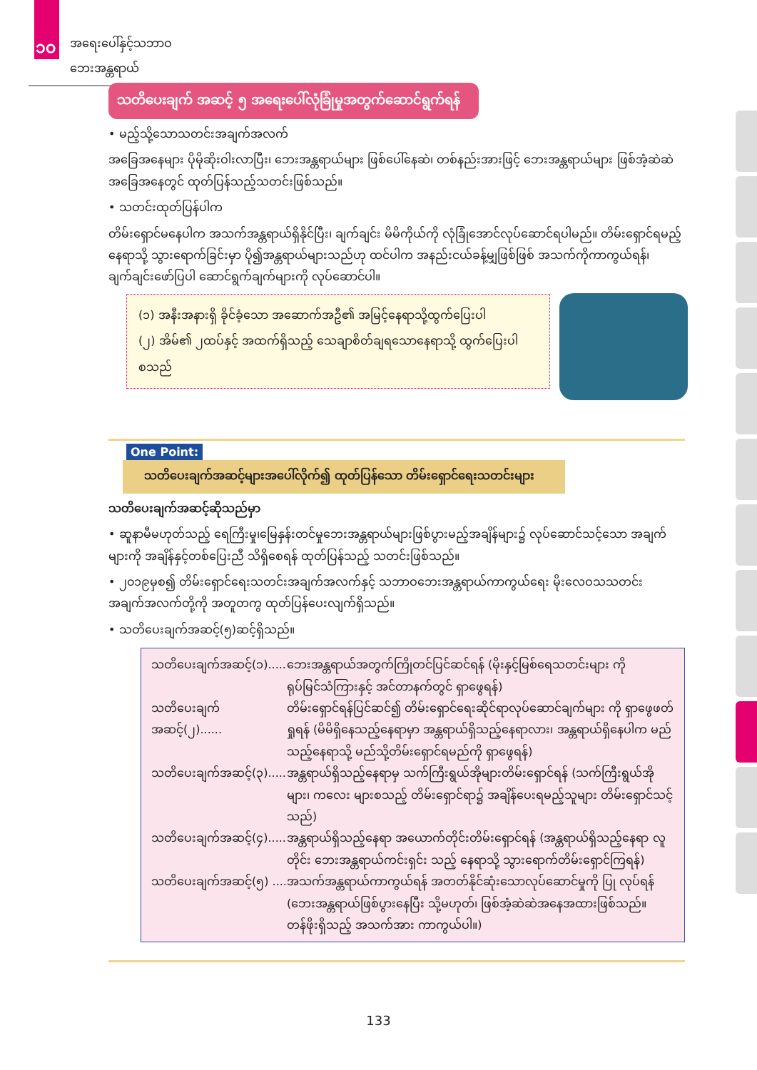၁၀ အရေးပေါ်နှင့်သဘာဝဘေးအန္တရာယ်
သတိပေးချက် အဆင့် ၅ အရေးပေါ်လုံခြုံမှုအတွက်ဆောင်ရွက်ရန်
• မည့်သို့သောသတင်းအချက်အလက်
အခြေအနေများ ပိုမိုဆိုးဝါးလာပြီး၊ ဘေးအန္တရာယ်များ ဖြစ်ပေါ်နေဆဲ၊ တစ်နည်းအားဖြင့် ဘေးအန္တရာယ်များ ဖြစ်အံ့ဆဲဆဲ အခြေအနေတွင် ထုတ်ပြန်သည့်သတင်းဖြစ်သည်။
• သတင်းထုတ်ပြန်ပါက
တိမ်းရှောင်မနေပါက အသက်အန္တရာယ်ရှိနိုင်ပြီး၊ ချက်ချင်း မိမိကိုယ်ကို လုံခြုံအောင်လုပ်ဆောင်ရပါမည်။ တိမ်းရှောင်ရမည့်နေရာသို့ သွားရောက်ခြင်းမှာ ပို၍အန္တရာယ်များသည်ဟု ထင်ပါက အနည်းငယ်ခန့်မျှဖြစ်ဖြစ် အသက်ကိုကာကွယ်ရန်၊ ချက်ချင်းဖော်ပြပါ ဆောင်ရွက်ချက်များကို လုပ်ဆောင်ပါ။
(၁) အနီးအနားရှိ ခိုင်ခံ့သော အဆောက်အဦ၏ အမြင့်နေရာသို့ထွက်ပြေးပါ
(၂) အိမ်၏ ၂ထပ်နှင့် အထက်ရှိသည့် သေချာစိတ်ချရသောနေရာသို့ ထွက်ပြေးပါ
စသည်
One Point:
သတိပေးချက်အဆင့်များအပေါ်လိုက်၍ ထုတ်ပြန်သော တိမ်းရှောင်ရေးသတင်းများ
သတိပေးချက်အဆင့်ဆိုသည်မှာ
• ဆူနာမီမဟုတ်သည့် ရေကြီးမှု၊မြေနှန်းတင်မှုဘေးအန္တရာယ်များဖြစ်ပွားမည့်အချိန်များ၌ လုပ်ဆောင်သင့်သော အချက်များကို အချိန်နှင့်တစ်ပြေးညီ သိရှိစေရန် ထုတ်ပြန်သည့် သတင်းဖြစ်သည်။
• ၂၀၁၉မှစ၍ တိမ်းရှောင်ရေးသတင်းအချက်အလက်နှင့် သဘာဝဘေးအန္တရာယ်ကာကွယ်ရေး မိုးလေဝသသတင်း အချက်အလက်တို့ကို အတူတကွ ထုတ်ပြန်ပေးလျက်ရှိသည်။
• သတိပေးချက်အဆင့်(၅)ဆင့်ရှိသည်။
သတိပေးချက်အဆင့်(၁)..... ဘေးအန္တရာယ်အတွက်ကြိုတင်ပြင်ဆင်ရန် (မိုးနှင့်မြစ်ရေသတင်းများ ကို ရုပ်မြင်သံကြားနှင့် အင်တာနက်တွင် ရှာဖွေရန်)
သတိပေးချက်အဆင့်(၂)...... တိမ်းရှောင်ရန်ပြင်ဆင်၍ တိမ်းရှောင်ရေးဆိုင်ရာလုပ်ဆောင်ချက်များ ကို ရှာဖွေဖတ်ရှုရန် (မိမိရှိနေသည့်နေရာမှာ အန္တရာယ်ရှိသည့်နေရာလား၊ အန္တရာယ်ရှိနေပါက မည်သည့်နေရာသို့ မည်သို့တိမ်းရှောင်ရမည်ကို ရှာဖွေရန်)
သတိပေးချက်အဆင့်(၃)..... အန္တရာယ်ရှိသည့်နေရာမှ သက်ကြီးရွယ်အိုများတိမ်းရှောင်ရန် (သက်ကြီးရွယ်အိုများ၊ ကလေး များစသည့် တိမ်းရှောင်ရာ၌ အချိန်ပေးရမည့်သူများ တိမ်းရှောင်သင့်သည်)
သတိပေးချက်အဆင့်(၄)..... အန္တရာယ်ရှိသည့်နေရာ အယောက်တိုင်းတိမ်းရှောင်ရန် (အန္တရာယ်ရှိသည့်နေရာ လူတိုင်း ဘေးအန္တရာယ်ကင်းရှင်း သည့် နေရာသို့ သွားရောက်တိမ်းရှောင်ကြရန်)
သတိပေးချက်အဆင့်(၅) .... အသက်အန္တရာယ်ကာကွယ်ရန် အတတ်နိုင်ဆုံးသောလုပ်ဆောင်မှုကို ပြု လုပ်ရန် (ဘေးအန္တရာယ်ဖြစ်ပွားနေပြီး သို့မဟုတ်၊ ဖြစ်အံ့ဆဲဆဲအနေအထားဖြစ်သည်။ တန်ဖိုးရှိသည့် အသက်အား ကာကွယ်ပါ။)
133